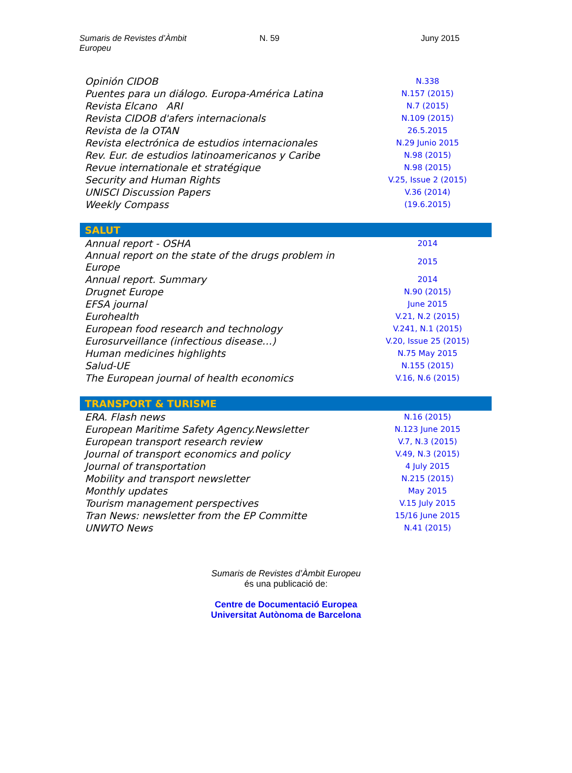Sumaris de Revistes d’Àmbit Europeu
N. 59 Juny 2015
| Opinión CIDOB | N.338 |
| Puentes para un diálogo. Europa-América Latina | N.157 (2015) |
| Revista Elcano ARI | N.7 (2015) |
| Revista CIDOB d'afers internacionals | N.109 (2015) |
| Revista de la OTAN | 26.5.2015 |
| Revista electrónica de estudios internacionales | N.29 Junio 2015 |
| Rev. Eur. de estudios latinoamericanos y Caribe | N.98 (2015) |
| Revue internationale et stratégique | N.98 (2015) |
| Security and Human Rights | V.25, Issue 2 (2015) |
| UNISCI Discussion Papers | V.36 (2014) |
| Weekly Compass | (19.6.2015) |
| SALUT | |
| --- | --- |
| Annual report - OSHA | 2014 |
| Annual report on the state of the drugs problem in Europe | 2015 |
| Annual report. Summary | 2014 |
| Drugnet Europe | N.90 (2015) |
| EFSA journal | June 2015 |
| Eurohealth | V.21, N.2 (2015) |
| European food research and technology | V.241, N.1 (2015) |
| Eurosurveillance (infectious disease…) | V.20, Issue 25 (2015) |
| Human medicines highlights | N.75 May 2015 |
| Salud-UE | N.155 (2015) |
| The European journal of health economics | V.16, N.6 (2015) |
| TRANSPORT & TURISME | |
| --- | --- |
| ERA. Flash news | N.16 (2015) |
| European Maritime Safety Agency.Newsletter | N.123 June 2015 |
| European transport research review | V.7, N.3 (2015) |
| Journal of transport economics and policy | V.49, N.3 (2015) |
| Journal of transportation | 4 July 2015 |
| Mobility and transport newsletter | N.215 (2015) |
| Monthly updates | May 2015 |
| Tourism management perspectives | V.15 July 2015 |
| Tran News: newsletter from the EP Committe | 15/16 June 2015 |
| UNWTO News | N.41 (2015) |
Sumaris de Revistes d’Àmbit Europeu
és una publicació de:
Centre de Documentació Europea
Universitat Autònoma de Barcelona